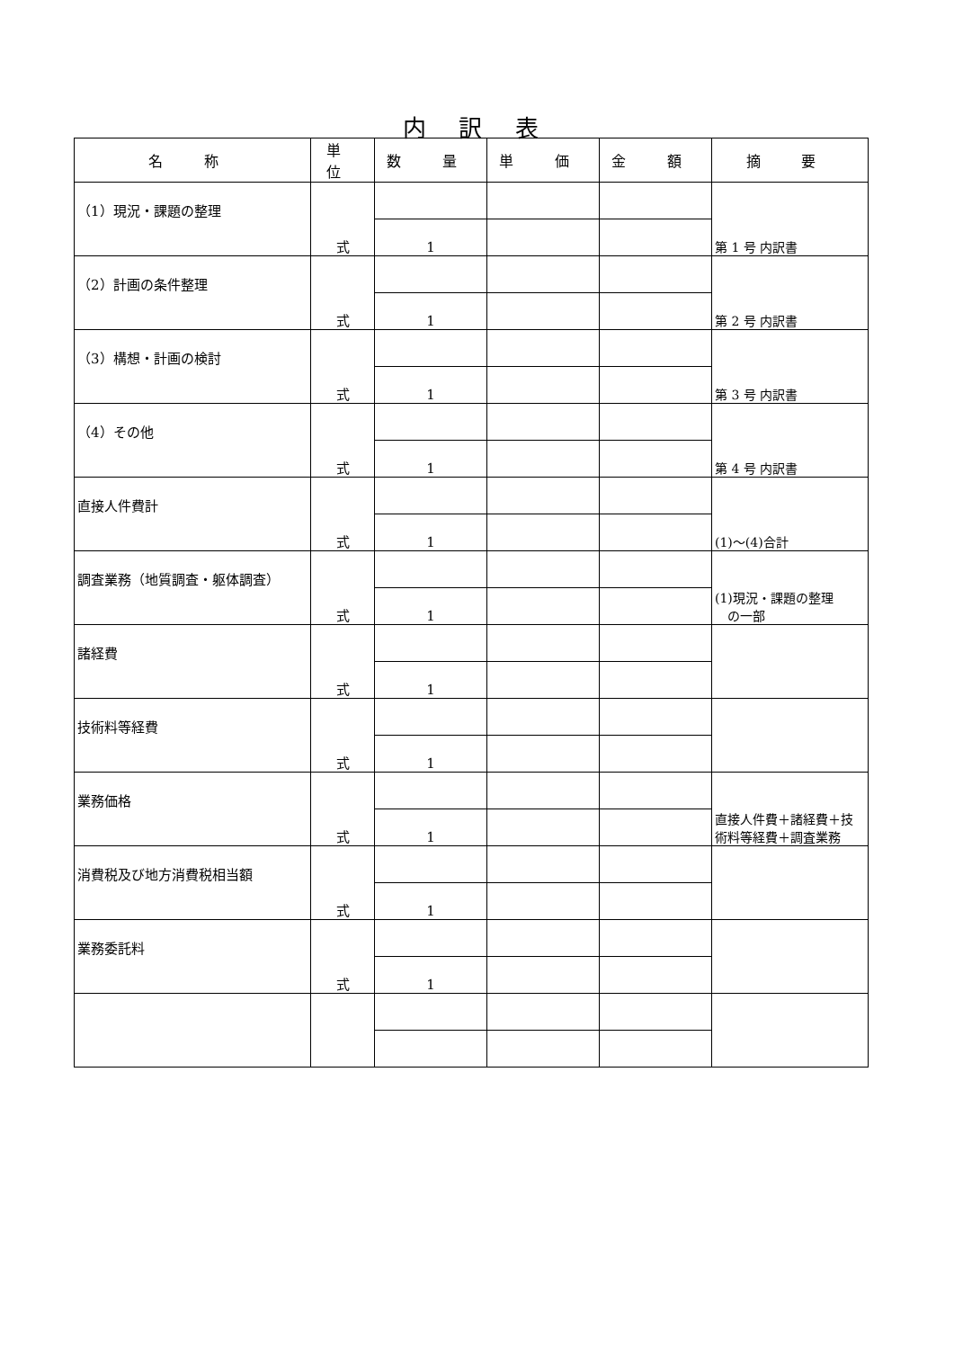内 訳 表
| 名 称 | 単 位 | 数 量 | 単 価 | 金 額 | 摘 要 |
| --- | --- | --- | --- | --- | --- |
| （1）現況・課題の整理 | 式 | | | | 第 1 号 内訳書 |
| | | 1 | | | |
| （2）計画の条件整理 | 式 | | | | 第 2 号 内訳書 |
| | | 1 | | | |
| （3）構想・計画の検討 | 式 | | | | 第 3 号 内訳書 |
| | | 1 | | | |
| （4）その他 | 式 | | | | 第 4 号 内訳書 |
| | | 1 | | | |
| 直接人件費計 | 式 | | | | (1)～(4)合計 |
| | | 1 | | | |
| 調査業務（地質調査・躯体調査） | 式 | | | | (1)現況・課題の整理 の一部 |
| | | 1 | | | |
| 諸経費 | 式 | | | | |
| | | 1 | | | |
| 技術料等経費 | 式 | | | | |
| | | 1 | | | |
| 業務価格 | 式 | | | | 直接人件費＋諸経費＋技術料等経費＋調査業務 |
| | | 1 | | | |
| 消費税及び地方消費税相当額 | 式 | | | | |
| | | 1 | | | |
| 業務委託料 | 式 | | | | |
| | | 1 | | | |